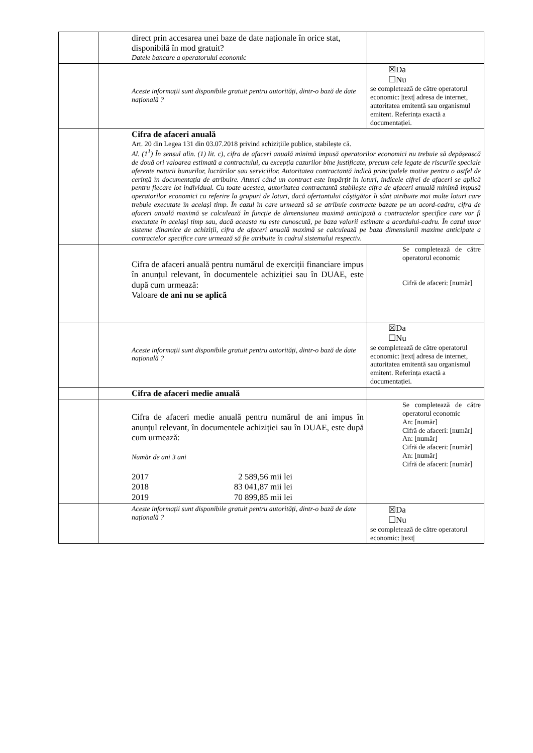| | | direct prin accesarea unei baze de date naționale în orice stat, disponibilă în mod gratuit? Datele bancare a operatorului economic | |
| | | Aceste informații sunt disponibile gratuit pentru autorități, dintr-o bază de date națională ? | ☒Da ☐Nu se completează de către operatorul economic: /text/ adresa de internet, autoritatea emitentă sau organismul emitent. Referința exactă a documentației. |
| | | Cifra de afaceri anuală Art. 20 din Legea 131 din 03.07.2018 privind achizițiile publice, stabilește că. Al. (1<sup>1</sup>) În sensul alin. (1) lit. c), cifra de afaceri anuală minimă impusă operatorilor economici nu trebuie să depășească de două ori valoarea estimată a contractului, cu excepția cazurilor bine justificate, precum cele legate de riscurile speciale aferente naturii bunurilor, lucrărilor sau serviciilor. Autoritatea contractantă indică principalele motive pentru o astfel de cerință în documentația de atribuire. Atunci când un contract este împărțit în loturi, indicele cifrei de afaceri se aplică pentru fiecare lot individual. Cu toate acestea, autoritatea contractantă stabilește cifra de afaceri anuală minimă impusă operatorilor economici cu referire la grupuri de loturi, dacă ofertantului câștigător îi sânt atribuite mai multe loturi care trebuie executate în același timp. În cazul în care urmează să se atribuie contracte bazate pe un acord-cadru, cifra de afaceri anuală maximă se calculează în funcție de dimensiunea maximă anticipată a contractelor specifice care vor fi executate în același timp sau, dacă aceasta nu este cunoscută, pe baza valorii estimate a acordului-cadru. În cazul unor sisteme dinamice de achiziții, cifra de afaceri anuală maximă se calculează pe baza dimensiunii maxime anticipate a contractelor specifice care urmează să fie atribuite în cadrul sistemului respectiv. | |
| | | Cifra de afaceri anuală pentru numărul de exerciții financiare impus în anunțul relevant, în documentele achiziției sau în DUAE, este după cum urmează: Valoare de ani nu se aplică | Se completează de către operatorul economic Cifră de afaceri: [număr] |
| | | Aceste informații sunt disponibile gratuit pentru autorități, dintr-o bază de date națională ? | ☒Da ☐Nu se completează de către operatorul economic: /text/ adresa de internet, autoritatea emitentă sau organismul emitent. Referința exactă a documentației. |
| | | Cifra de afaceri medie anuală | |
| | | Cifra de afaceri medie anuală pentru numărul de ani impus în anunțul relevant, în documentele achiziției sau în DUAE, este după cum urmează: Număr de ani 3 ani / 2017 / 2 589,56 mii lei / / 2018 / 83 041,87 mii lei / / 2019 / 70 899,85 mii lei / | Se completează de către operatorul economic An: [număr] Cifră de afaceri: [număr] An: [număr] Cifră de afaceri: [număr] An: [număr] Cifră de afaceri: [număr] |
| | | Aceste informații sunt disponibile gratuit pentru autorități, dintr-o bază de date națională ? | ☒Da ☐Nu se completează de către operatorul economic: /text/ |